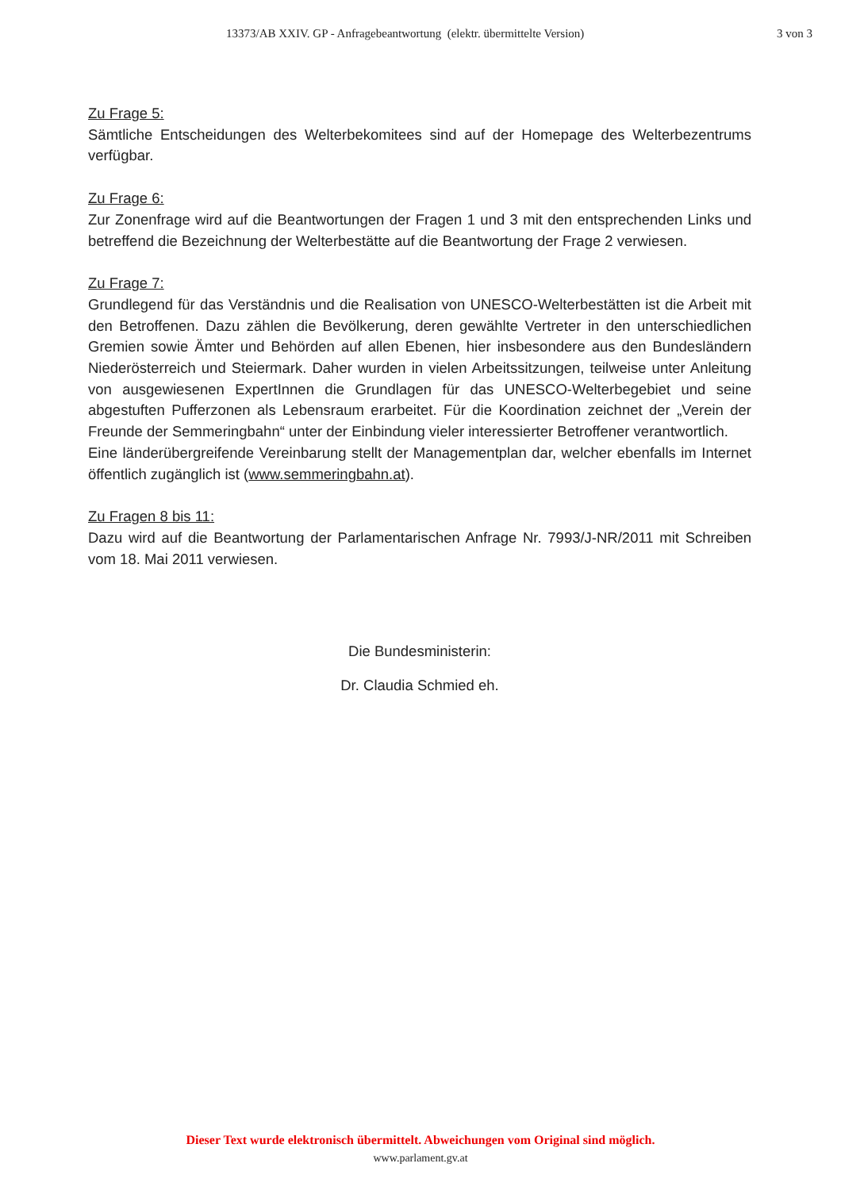13373/AB XXIV. GP - Anfragebeantwortung (elektr. übermittelte Version) 3 von 3
Zu Frage 5:
Sämtliche Entscheidungen des Welterbekomitees sind auf der Homepage des Welterbezentrums verfügbar.
Zu Frage 6:
Zur Zonenfrage wird auf die Beantwortungen der Fragen 1 und 3 mit den entsprechenden Links und betreffend die Bezeichnung der Welterbestätte auf die Beantwortung der Frage 2 verwiesen.
Zu Frage 7:
Grundlegend für das Verständnis und die Realisation von UNESCO-Welterbestätten ist die Arbeit mit den Betroffenen. Dazu zählen die Bevölkerung, deren gewählte Vertreter in den unterschiedlichen Gremien sowie Ämter und Behörden auf allen Ebenen, hier insbesondere aus den Bundesländern Niederösterreich und Steiermark. Daher wurden in vielen Arbeitssitzungen, teilweise unter Anleitung von ausgewiesenen ExpertInnen die Grundlagen für das UNESCO-Welterbegebiet und seine abgestuften Pufferzonen als Lebensraum erarbeitet. Für die Koordination zeichnet der „Verein der Freunde der Semmeringbahn“ unter der Einbindung vieler interessierter Betroffener verantwortlich.
Eine länderübergreifende Vereinbarung stellt der Managementplan dar, welcher ebenfalls im Internet öffentlich zugänglich ist (www.semmeringbahn.at).
Zu Fragen 8 bis 11:
Dazu wird auf die Beantwortung der Parlamentarischen Anfrage Nr. 7993/J-NR/2011 mit Schreiben vom 18. Mai 2011 verwiesen.
Die Bundesministerin:
Dr. Claudia Schmied eh.
Dieser Text wurde elektronisch übermittelt. Abweichungen vom Original sind möglich.
www.parlament.gv.at